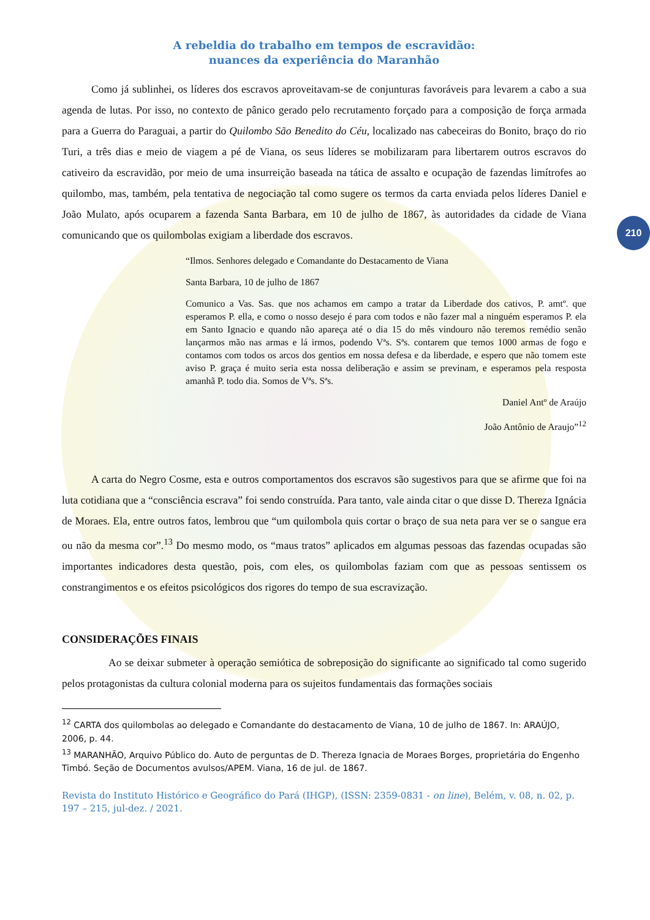210
A rebeldia do trabalho em tempos de escravidão:
nuances da experiência do Maranhão
Como já sublinhei, os líderes dos escravos aproveitavam-se de conjunturas favoráveis para levarem a cabo a sua agenda de lutas. Por isso, no contexto de pânico gerado pelo recrutamento forçado para a composição de força armada para a Guerra do Paraguai, a partir do Quilombo São Benedito do Céu, localizado nas cabeceiras do Bonito, braço do rio Turi, a três dias e meio de viagem a pé de Viana, os seus líderes se mobilizaram para libertarem outros escravos do cativeiro da escravidão, por meio de uma insurreição baseada na tática de assalto e ocupação de fazendas limítrofes ao quilombo, mas, também, pela tentativa de negociação tal como sugere os termos da carta enviada pelos líderes Daniel e João Mulato, após ocuparem a fazenda Santa Barbara, em 10 de julho de 1867, às autoridades da cidade de Viana comunicando que os quilombolas exigiam a liberdade dos escravos.
“Ilmos. Senhores delegado e Comandante do Destacamento de Viana
Santa Barbara, 10 de julho de 1867
Comunico a Vas. Sas. que nos achamos em campo a tratar da Liberdade dos cativos, P. amtº. que esperamos P. ella, e como o nosso desejo é para com todos e não fazer mal a ninguém esperamos P. ela em Santo Ignacio e quando não apareça até o dia 15 do mês vindouro não teremos remédio senão lançarmos mão nas armas e lá irmos, podendo Vªs. Sªs. contarem que temos 1000 armas de fogo e contamos com todos os arcos dos gentios em nossa defesa e da liberdade, e espero que não tomem este aviso P. graça é muito seria esta nossa deliberação e assim se previnam, e esperamos pela resposta amanhã P. todo dia. Somos de Vªs. Sªs.
Daniel Antº de Araújo
João Antônio de Araujo”<sup>12</sup>
A carta do Negro Cosme, esta e outros comportamentos dos escravos são sugestivos para que se afirme que foi na luta cotidiana que a “consciência escrava” foi sendo construída. Para tanto, vale ainda citar o que disse D. Thereza Ignácia de Moraes. Ela, entre outros fatos, lembrou que “um quilombola quis cortar o braço de sua neta para ver se o sangue era ou não da mesma cor”.<sup>13</sup> Do mesmo modo, os “maus tratos” aplicados em algumas pessoas das fazendas ocupadas são importantes indicadores desta questão, pois, com eles, os quilombolas faziam com que as pessoas sentissem os constrangimentos e os efeitos psicológicos dos rigores do tempo de sua escravização.
CONSIDERAÇÕES FINAIS
Ao se deixar submeter à operação semiótica de sobreposição do significante ao significado tal como sugerido pelos protagonistas da cultura colonial moderna para os sujeitos fundamentais das formações sociais
<sup>12</sup> CARTA dos quilombolas ao delegado e Comandante do destacamento de Viana, 10 de julho de 1867. In: ARAÚJO, 2006, p. 44.
<sup>13</sup> MARANHÃO, Arquivo Público do. Auto de perguntas de D. Thereza Ignacia de Moraes Borges, proprietária do Engenho Timbó. Seção de Documentos avulsos/APEM. Viana, 16 de jul. de 1867.
Revista do Instituto Histórico e Geográfico do Pará (IHGP), (ISSN: 2359-0831 - on line), Belém, v. 08, n. 02, p. 197 – 215, jul-dez. / 2021.